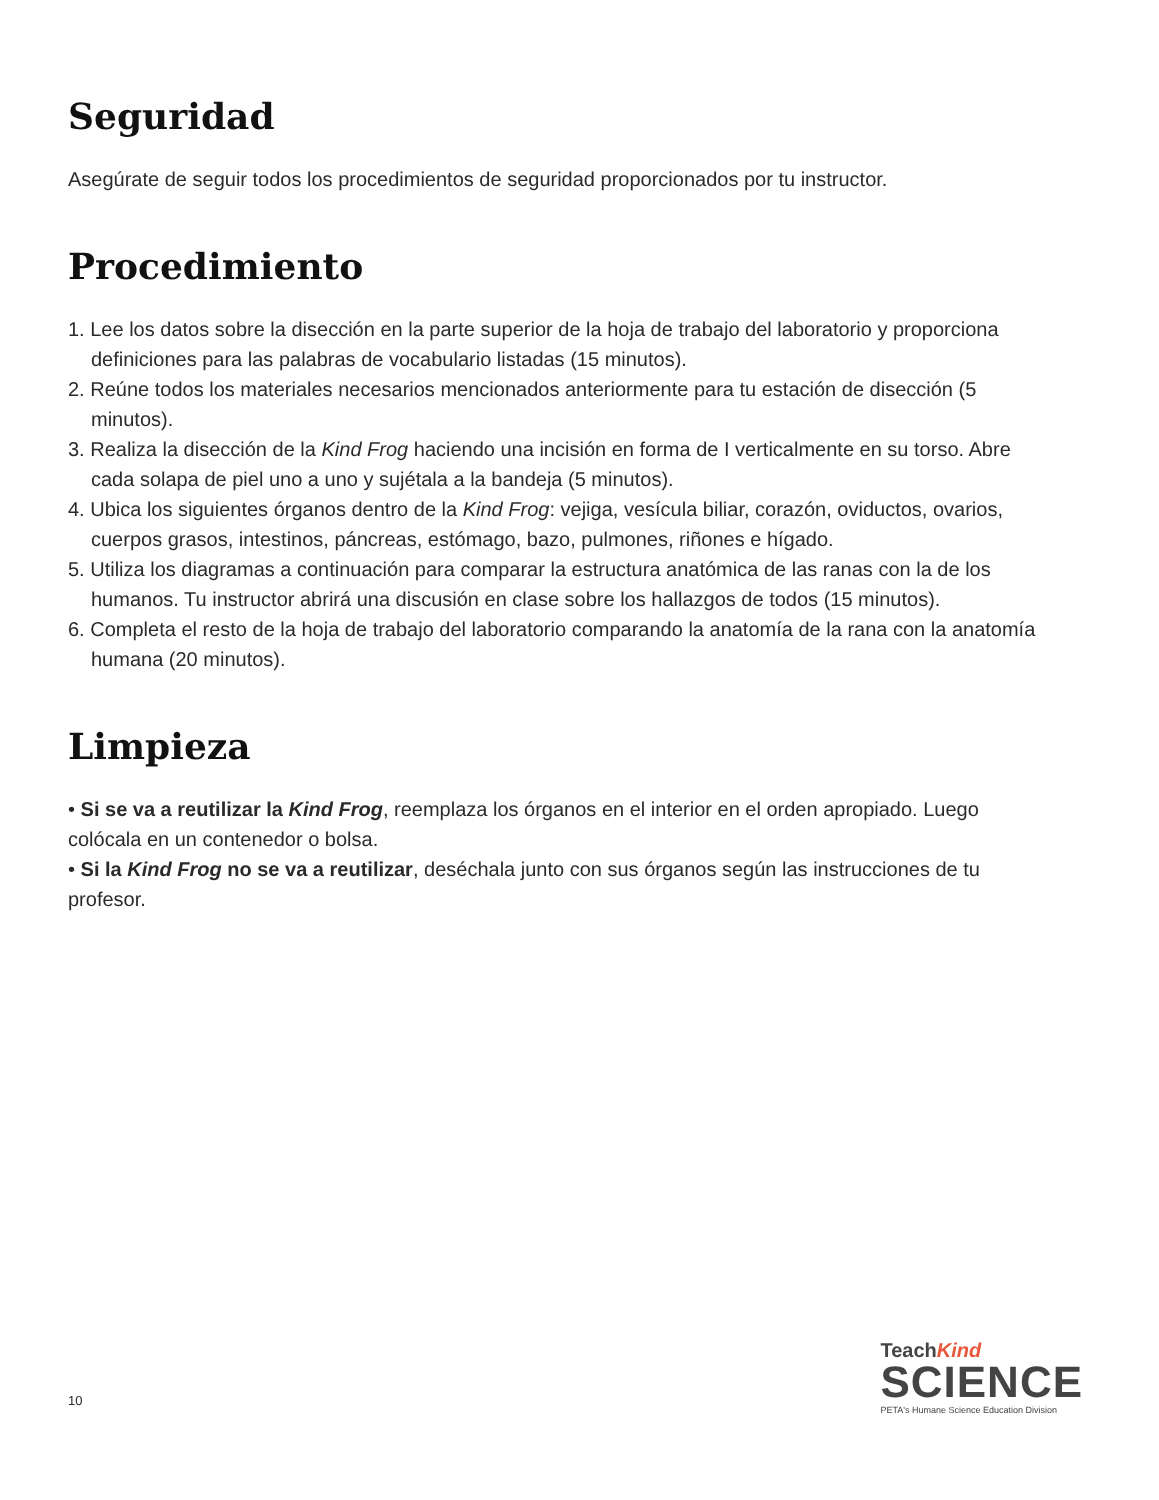Seguridad
Asegúrate de seguir todos los procedimientos de seguridad proporcionados por tu instructor.
Procedimiento
1. Lee los datos sobre la disección en la parte superior de la hoja de trabajo del laboratorio y proporciona definiciones para las palabras de vocabulario listadas (15 minutos).
2. Reúne todos los materiales necesarios mencionados anteriormente para tu estación de disección (5 minutos).
3. Realiza la disección de la Kind Frog haciendo una incisión en forma de I verticalmente en su torso. Abre cada solapa de piel uno a uno y sujétala a la bandeja (5 minutos).
4. Ubica los siguientes órganos dentro de la Kind Frog: vejiga, vesícula biliar, corazón, oviductos, ovarios, cuerpos grasos, intestinos, páncreas, estómago, bazo, pulmones, riñones e hígado.
5. Utiliza los diagramas a continuación para comparar la estructura anatómica de las ranas con la de los humanos. Tu instructor abrirá una discusión en clase sobre los hallazgos de todos (15 minutos).
6. Completa el resto de la hoja de trabajo del laboratorio comparando la anatomía de la rana con la anatomía humana (20 minutos).
Limpieza
• Si se va a reutilizar la Kind Frog, reemplaza los órganos en el interior en el orden apropiado. Luego colócala en un contenedor o bolsa.
• Si la Kind Frog no se va a reutilizar, deséchala junto con sus órganos según las instrucciones de tu profesor.
10
TeachKind
SCIENCE
PETA's Humane Science Education Division